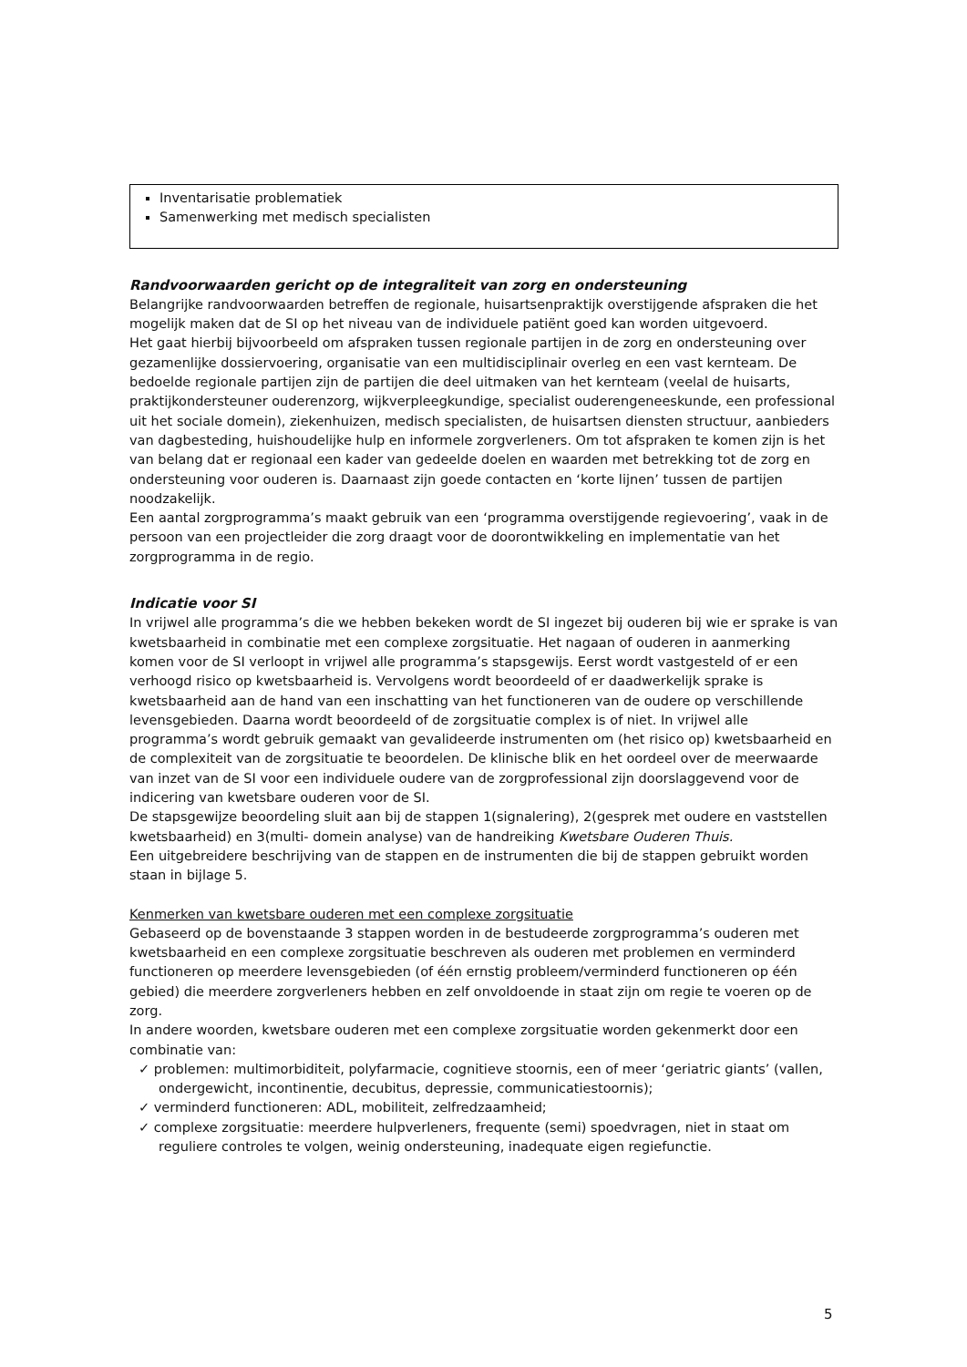Inventarisatie problematiek
Samenwerking met medisch specialisten
Randvoorwaarden gericht op de integraliteit van zorg en ondersteuning
Belangrijke randvoorwaarden betreffen de regionale, huisartsenpraktijk overstijgende afspraken die het mogelijk maken dat de SI op het niveau van de individuele patiënt goed kan worden uitgevoerd.
Het gaat hierbij bijvoorbeeld om afspraken tussen regionale partijen in de zorg en ondersteuning over gezamenlijke dossiervoering, organisatie van een multidisciplinair overleg en een vast kernteam. De bedoelde regionale partijen zijn de partijen die deel uitmaken van het kernteam (veelal de huisarts, praktijkondersteuner ouderenzorg, wijkverpleegkundige, specialist ouderengeneeskunde, een professional uit het sociale domein), ziekenhuizen, medisch specialisten, de huisartsen diensten structuur, aanbieders van dagbesteding, huishoudelijke hulp en informele zorgverleners. Om tot afspraken te komen zijn is het van belang dat er regionaal een kader van gedeelde doelen en waarden met betrekking tot de zorg en ondersteuning voor ouderen is. Daarnaast zijn goede contacten en ‘korte lijnen’ tussen de partijen noodzakelijk.
Een aantal zorgprogramma’s maakt gebruik van een ‘programma overstijgende regievoering’, vaak in de persoon van een projectleider die zorg draagt voor de doorontwikkeling en implementatie van het zorgprogramma in de regio.
Indicatie voor SI
In vrijwel alle programma’s die we hebben bekeken wordt de SI ingezet bij ouderen bij wie er sprake is van kwetsbaarheid in combinatie met een complexe zorgsituatie. Het nagaan of ouderen in aanmerking komen voor de SI verloopt in vrijwel alle programma’s stapsgewijs. Eerst wordt vastgesteld of er een verhoogd risico op kwetsbaarheid is. Vervolgens wordt beoordeeld of er daadwerkelijk sprake is kwetsbaarheid aan de hand van een inschatting van het functioneren van de oudere op verschillende levensgebieden. Daarna wordt beoordeeld of de zorgsituatie complex is of niet. In vrijwel alle programma’s wordt gebruik gemaakt van gevalideerde instrumenten om (het risico op) kwetsbaarheid en de complexiteit van de zorgsituatie te beoordelen. De klinische blik en het oordeel over de meerwaarde van inzet van de SI voor een individuele oudere van de zorgprofessional zijn doorslaggevend voor de indicering van kwetsbare ouderen voor de SI.
De stapsgewijze beoordeling sluit aan bij de stappen 1(signalering), 2(gesprek met oudere en vaststellen kwetsbaarheid) en 3(multi- domein analyse) van de handreiking Kwetsbare Ouderen Thuis.
Een uitgebreidere beschrijving van de stappen en de instrumenten die bij de stappen gebruikt worden staan in bijlage 5.
Kenmerken van kwetsbare ouderen met een complexe zorgsituatie
Gebaseerd op de bovenstaande 3 stappen worden in de bestudeerde zorgprogramma’s ouderen met kwetsbaarheid en een complexe zorgsituatie beschreven als ouderen met problemen en verminderd functioneren op meerdere levensgebieden (of één ernstig probleem/verminderd functioneren op één gebied) die meerdere zorgverleners hebben en zelf onvoldoende in staat zijn om regie te voeren op de zorg.
In andere woorden, kwetsbare ouderen met een complexe zorgsituatie worden gekenmerkt door een combinatie van:
✓ problemen: multimorbiditeit, polyfarmacie, cognitieve stoornis, een of meer ‘geriatric giants’ (vallen, ondergewicht, incontinentie, decubitus, depressie, communicatiestoornis);
✓ verminderd functioneren: ADL, mobiliteit, zelfredzaamheid;
✓ complexe zorgsituatie: meerdere hulpverleners, frequente (semi) spoedvragen, niet in staat om reguliere controles te volgen, weinig ondersteuning, inadequate eigen regiefunctie.
5